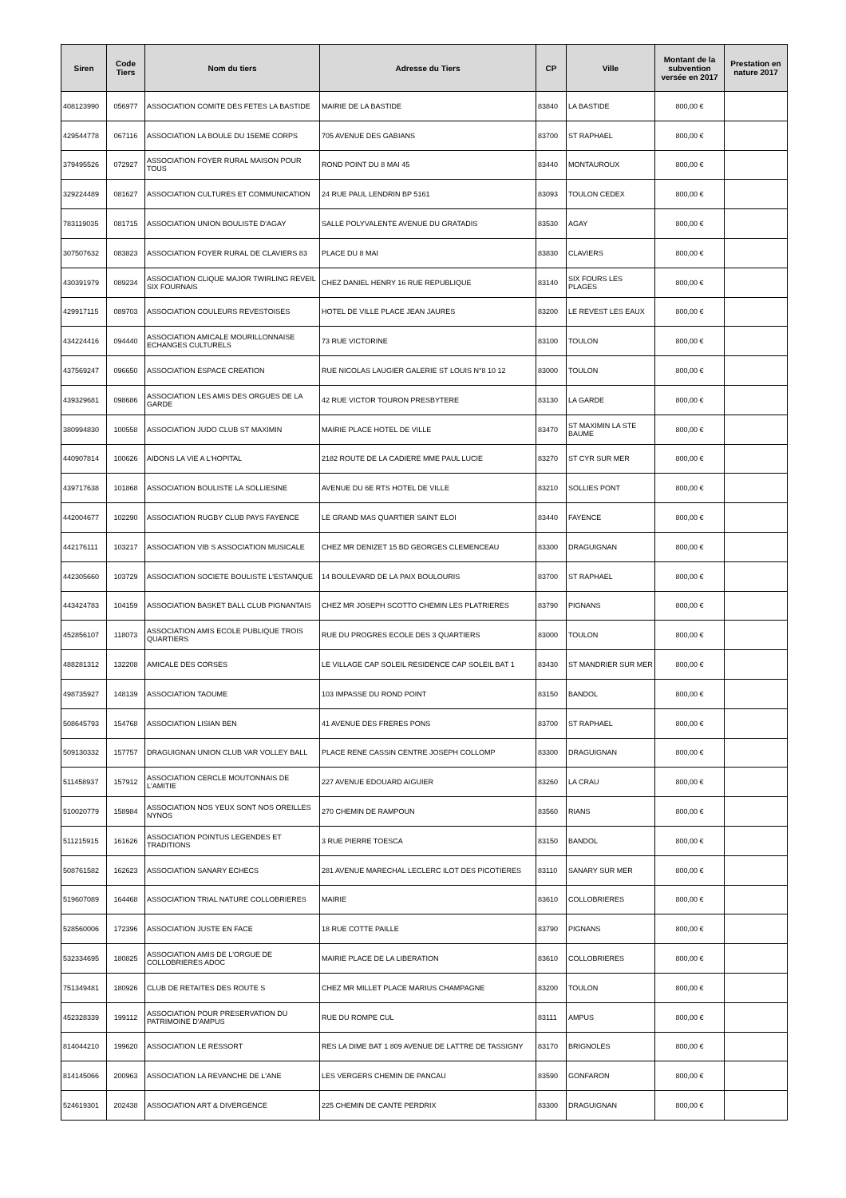| Siren | Code Tiers | Nom du tiers | Adresse du Tiers | CP | Ville | Montant de la subvention versée en 2017 | Prestation en nature 2017 |
| --- | --- | --- | --- | --- | --- | --- | --- |
| 408123990 | 056977 | ASSOCIATION COMITE DES FETES LA BASTIDE | MAIRIE DE LA BASTIDE | 83840 | LA BASTIDE | 800,00 € | |
| 429544778 | 067116 | ASSOCIATION LA BOULE DU 15EME CORPS | 705 AVENUE DES GABIANS | 83700 | ST RAPHAEL | 800,00 € | |
| 379495526 | 072927 | ASSOCIATION FOYER RURAL MAISON POUR TOUS | ROND POINT DU 8 MAI 45 | 83440 | MONTAUROUX | 800,00 € | |
| 329224489 | 081627 | ASSOCIATION CULTURES ET COMMUNICATION | 24 RUE PAUL LENDRIN BP 5161 | 83093 | TOULON CEDEX | 800,00 € | |
| 783119035 | 081715 | ASSOCIATION UNION BOULISTE D'AGAY | SALLE POLYVALENTE AVENUE DU GRATADIS | 83530 | AGAY | 800,00 € | |
| 307507632 | 083823 | ASSOCIATION FOYER RURAL DE CLAVIERS 83 | PLACE DU 8 MAI | 83830 | CLAVIERS | 800,00 € | |
| 430391979 | 089234 | ASSOCIATION CLIQUE MAJOR TWIRLING REVEIL SIX FOURNAIS | CHEZ DANIEL HENRY 16 RUE REPUBLIQUE | 83140 | SIX FOURS LES PLAGES | 800,00 € | |
| 429917115 | 089703 | ASSOCIATION COULEURS REVESTOISES | HOTEL DE VILLE PLACE JEAN JAURES | 83200 | LE REVEST LES EAUX | 800,00 € | |
| 434224416 | 094440 | ASSOCIATION AMICALE MOURILLONNAISE ECHANGES CULTURELS | 73 RUE VICTORINE | 83100 | TOULON | 800,00 € | |
| 437569247 | 096650 | ASSOCIATION ESPACE CREATION | RUE NICOLAS LAUGIER GALERIE ST LOUIS N°8 10 12 | 83000 | TOULON | 800,00 € | |
| 439329681 | 098686 | ASSOCIATION LES AMIS DES ORGUES DE LA GARDE | 42 RUE VICTOR TOURON PRESBYTERE | 83130 | LA GARDE | 800,00 € | |
| 380994830 | 100558 | ASSOCIATION JUDO CLUB ST MAXIMIN | MAIRIE PLACE HOTEL DE VILLE | 83470 | ST MAXIMIN LA STE BAUME | 800,00 € | |
| 440907814 | 100626 | AIDONS LA VIE A L'HOPITAL | 2182 ROUTE DE LA CADIERE MME PAUL LUCIE | 83270 | ST CYR SUR MER | 800,00 € | |
| 439717638 | 101868 | ASSOCIATION BOULISTE LA SOLLIESINE | AVENUE DU 6E RTS HOTEL DE VILLE | 83210 | SOLLIES PONT | 800,00 € | |
| 442004677 | 102290 | ASSOCIATION RUGBY CLUB PAYS FAYENCE | LE GRAND MAS QUARTIER SAINT ELOI | 83440 | FAYENCE | 800,00 € | |
| 442176111 | 103217 | ASSOCIATION VIB S ASSOCIATION MUSICALE | CHEZ MR DENIZET 15 BD GEORGES CLEMENCEAU | 83300 | DRAGUIGNAN | 800,00 € | |
| 442305660 | 103729 | ASSOCIATION SOCIETE BOULISTE L'ESTANQUE | 14 BOULEVARD DE LA PAIX BOULOURIS | 83700 | ST RAPHAEL | 800,00 € | |
| 443424783 | 104159 | ASSOCIATION BASKET BALL CLUB PIGNANTAIS | CHEZ MR JOSEPH SCOTTO CHEMIN LES PLATRIERES | 83790 | PIGNANS | 800,00 € | |
| 452856107 | 118073 | ASSOCIATION AMIS ECOLE PUBLIQUE TROIS QUARTIERS | RUE DU PROGRES ECOLE DES 3 QUARTIERS | 83000 | TOULON | 800,00 € | |
| 488281312 | 132208 | AMICALE DES CORSES | LE VILLAGE CAP SOLEIL RESIDENCE CAP SOLEIL BAT 1 | 83430 | ST MANDRIER SUR MER | 800,00 € | |
| 498735927 | 148139 | ASSOCIATION TAOUME | 103 IMPASSE DU ROND POINT | 83150 | BANDOL | 800,00 € | |
| 508645793 | 154768 | ASSOCIATION LISIAN BEN | 41 AVENUE DES FRERES PONS | 83700 | ST RAPHAEL | 800,00 € | |
| 509130332 | 157757 | DRAGUIGNAN UNION CLUB VAR VOLLEY BALL | PLACE RENE CASSIN CENTRE JOSEPH COLLOMP | 83300 | DRAGUIGNAN | 800,00 € | |
| 511458937 | 157912 | ASSOCIATION CERCLE MOUTONNAIS DE L'AMITIE | 227 AVENUE EDOUARD AIGUIER | 83260 | LA CRAU | 800,00 € | |
| 510020779 | 158984 | ASSOCIATION NOS YEUX SONT NOS OREILLES NYNOS | 270 CHEMIN DE RAMPOUN | 83560 | RIANS | 800,00 € | |
| 511215915 | 161626 | ASSOCIATION POINTUS LEGENDES ET TRADITIONS | 3 RUE PIERRE TOESCA | 83150 | BANDOL | 800,00 € | |
| 508761582 | 162623 | ASSOCIATION SANARY ECHECS | 281 AVENUE MARECHAL LECLERC ILOT DES PICOTIERES | 83110 | SANARY SUR MER | 800,00 € | |
| 519607089 | 164468 | ASSOCIATION TRIAL NATURE COLLOBRIERES | MAIRIE | 83610 | COLLOBRIERES | 800,00 € | |
| 528560006 | 172396 | ASSOCIATION JUSTE EN FACE | 18 RUE COTTE PAILLE | 83790 | PIGNANS | 800,00 € | |
| 532334695 | 180825 | ASSOCIATION AMIS DE L'ORGUE DE COLLOBRIERES ADOC | MAIRIE PLACE DE LA LIBERATION | 83610 | COLLOBRIERES | 800,00 € | |
| 751349481 | 180926 | CLUB DE RETAITES DES ROUTE S | CHEZ MR MILLET PLACE MARIUS CHAMPAGNE | 83200 | TOULON | 800,00 € | |
| 452328339 | 199112 | ASSOCIATION POUR PRESERVATION DU PATRIMOINE D'AMPUS | RUE DU ROMPE CUL | 83111 | AMPUS | 800,00 € | |
| 814044210 | 199620 | ASSOCIATION LE RESSORT | RES LA DIME BAT 1 809 AVENUE DE LATTRE DE TASSIGNY | 83170 | BRIGNOLES | 800,00 € | |
| 814145066 | 200963 | ASSOCIATION LA REVANCHE DE L'ANE | LES VERGERS CHEMIN DE PANCAU | 83590 | GONFARON | 800,00 € | |
| 524619301 | 202438 | ASSOCIATION ART & DIVERGENCE | 225 CHEMIN DE CANTE PERDRIX | 83300 | DRAGUIGNAN | 800,00 € | |